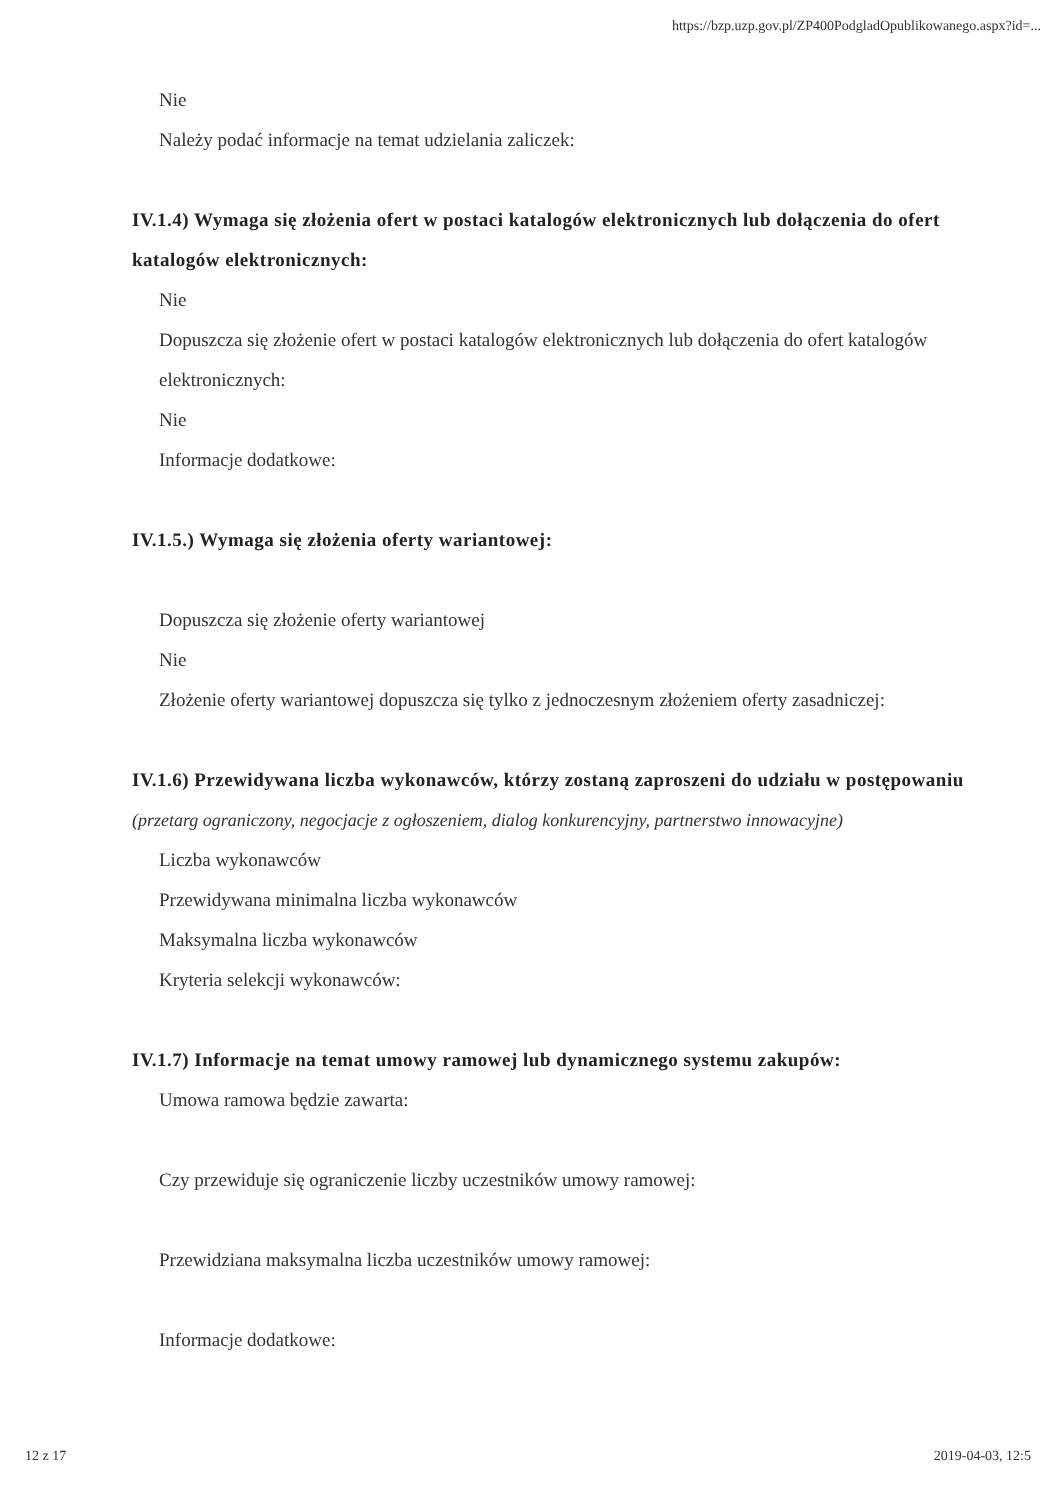https://bzp.uzp.gov.pl/ZP400PodgladOpublikowanego.aspx?id=...
Nie
Należy podać informacje na temat udzielania zaliczek:
IV.1.4) Wymaga się złożenia ofert w postaci katalogów elektronicznych lub dołączenia do ofert katalogów elektronicznych:
Nie
Dopuszcza się złożenie ofert w postaci katalogów elektronicznych lub dołączenia do ofert katalogów elektronicznych:
Nie
Informacje dodatkowe:
IV.1.5.) Wymaga się złożenia oferty wariantowej:
Dopuszcza się złożenie oferty wariantowej
Nie
Złożenie oferty wariantowej dopuszcza się tylko z jednoczesnym złożeniem oferty zasadniczej:
IV.1.6) Przewidywana liczba wykonawców, którzy zostaną zaproszeni do udziału w postępowaniu
(przetarg ograniczony, negocjacje z ogłoszeniem, dialog konkurencyjny, partnerstwo innowacyjne)
Liczba wykonawców
Przewidywana minimalna liczba wykonawców
Maksymalna liczba wykonawców
Kryteria selekcji wykonawców:
IV.1.7) Informacje na temat umowy ramowej lub dynamicznego systemu zakupów:
Umowa ramowa będzie zawarta:
Czy przewiduje się ograniczenie liczby uczestników umowy ramowej:
Przewidziana maksymalna liczba uczestników umowy ramowej:
Informacje dodatkowe:
12 z 17 2019-04-03, 12:5